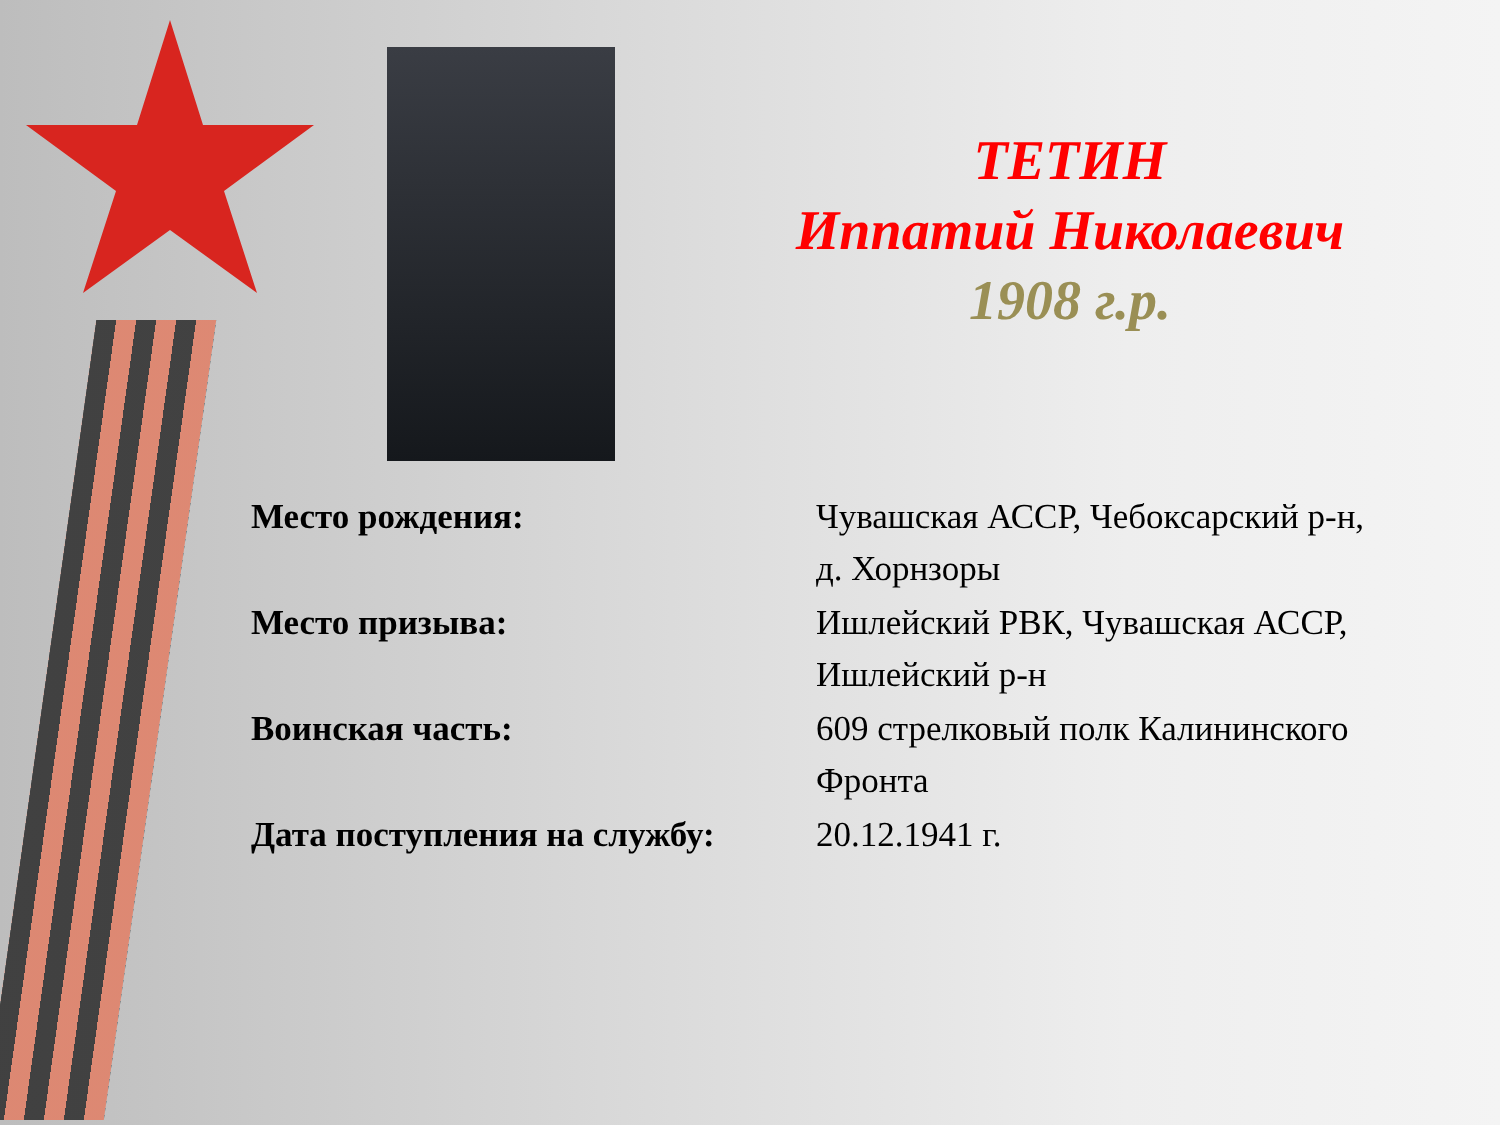ТЕТИН
Иппатий Николаевич
1908 г.р.
| Место рождения: | Чувашская АССР, Чебоксарский р-н, д. Хорнзоры |
| Место призыва: | Ишлейский РВК, Чувашская АССР, Ишлейский р-н |
| Воинская часть: | 609 стрелковый полк Калининского Фронта |
| Дата поступления на службу: | 20.12.1941 г. |